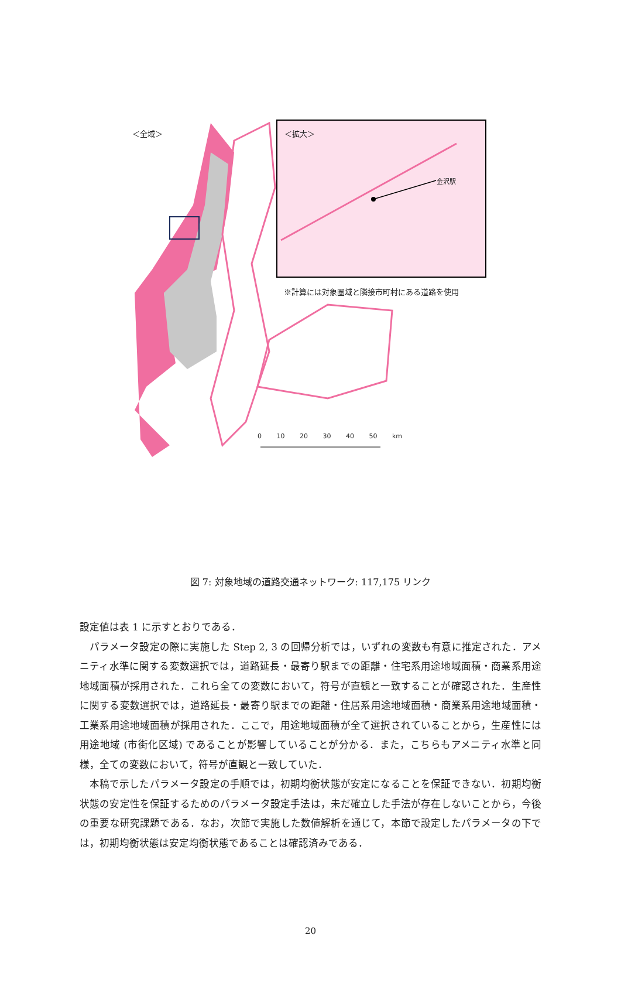＜全域＞ ＜拡大＞
金沢駅
※計算には対象圏域と隣接市町村にある道路を使用
0 10 20 30 40 50 km
図 7: 対象地域の道路交通ネットワーク: 117,175 リンク
設定値は表 1 に示すとおりである．
パラメータ設定の際に実施した Step 2, 3 の回帰分析では，いずれの変数も有意に推定された．アメニティ水準に関する変数選択では，道路延長・最寄り駅までの距離・住宅系用途地域面積・商業系用途地域面積が採用された．これら全ての変数において，符号が直観と一致することが確認された．生産性に関する変数選択では，道路延長・最寄り駅までの距離・住居系用途地域面積・商業系用途地域面積・工業系用途地域面積が採用された．ここで，用途地域面積が全て選択されていることから，生産性には用途地域 (市街化区域) であることが影響していることが分かる．また，こちらもアメニティ水準と同様，全ての変数において，符号が直観と一致していた．
本稿で示したパラメータ設定の手順では，初期均衡状態が安定になることを保証できない．初期均衡状態の安定性を保証するためのパラメータ設定手法は，未だ確立した手法が存在しないことから，今後の重要な研究課題である．なお，次節で実施した数値解析を通じて，本節で設定したパラメータの下では，初期均衡状態は安定均衡状態であることは確認済みである．
20